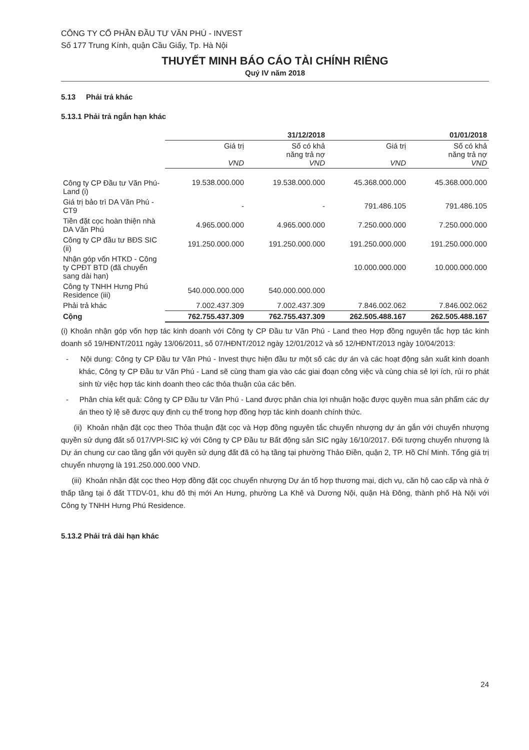CÔNG TY CỔ PHẦN ĐẦU TƯ VĂN PHÚ - INVEST
Số 177 Trung Kính, quận Cầu Giấy, Tp. Hà Nội
THUYẾT MINH BÁO CÁO TÀI CHÍNH RIÊNG
Quý IV năm 2018
5.13 Phải trả khác
5.13.1 Phải trả ngắn hạn khác
| | 31/12/2018 | | 01/01/2018 | |
| --- | --- | --- | --- | --- |
| | Giá trị VND | Số có khả năng trả nợ VND | Giá trị VND | Số có khả năng trả nợ VND |
| Công ty CP Đầu tư Văn Phú-Land (i) | 19.538.000.000 | 19.538.000.000 | 45.368.000.000 | 45.368.000.000 |
| Giá trị bảo trì DA Văn Phú - CT9 | - | - | 791.486.105 | 791.486.105 |
| Tiền đặt cọc hoàn thiện nhà DA Văn Phú | 4.965.000.000 | 4.965.000.000 | 7.250.000.000 | 7.250.000.000 |
| Công ty CP đầu tư BĐS SIC (ii) | 191.250.000.000 | 191.250.000.000 | 191.250.000.000 | 191.250.000.000 |
| Nhận góp vốn HTKD - Công ty CPĐT BTD (đã chuyển sang dài hạn) | | | 10.000.000.000 | 10.000.000.000 |
| Công ty TNHH Hưng Phú Residence (iii) | 540.000.000.000 | 540.000.000.000 | | |
| Phải trả khác | 7.002.437.309 | 7.002.437.309 | 7.846.002.062 | 7.846.002.062 |
| Cộng | 762.755.437.309 | 762.755.437.309 | 262.505.488.167 | 262.505.488.167 |
(i) Khoản nhận góp vốn hợp tác kinh doanh với Công ty CP Đầu tư Văn Phú - Land theo Hợp đồng nguyên tắc hợp tác kinh doanh số 19/HĐNT/2011 ngày 13/06/2011, số 07/HĐNT/2012 ngày 12/01/2012 và số 12/HĐNT/2013 ngày 10/04/2013:
- Nội dung: Công ty CP Đầu tư Văn Phú - Invest thực hiện đầu tư một số các dự án và các hoạt động sản xuất kinh doanh khác, Công ty CP Đầu tư Văn Phú - Land sẽ cùng tham gia vào các giai đoạn công việc và cùng chia sẻ lợi ích, rủi ro phát sinh từ việc hợp tác kinh doanh theo các thỏa thuận của các bên.
- Phân chia kết quả: Công ty CP Đầu tư Văn Phú - Land được phân chia lợi nhuận hoặc được quyền mua sản phẩm các dự án theo tỷ lệ sẽ được quy định cụ thể trong hợp đồng hợp tác kinh doanh chính thức.
(ii) Khoản nhận đặt cọc theo Thỏa thuận đặt cọc và Hợp đồng nguyên tắc chuyển nhượng dự án gắn với chuyển nhượng quyền sử dụng đất số 017/VPI-SIC ký với Công ty CP Đầu tư Bất động sản SIC ngày 16/10/2017. Đối tượng chuyển nhượng là Dự án chung cư cao tầng gắn với quyền sử dụng đất đã có hạ tầng tại phường Thảo Điền, quận 2, TP. Hồ Chí Minh. Tổng giá trị chuyển nhượng là 191.250.000.000 VND.
(iii) Khoản nhận đặt cọc theo Hợp đồng đặt cọc chuyển nhượng Dự án tổ hợp thương mại, dịch vụ, căn hộ cao cấp và nhà ở thấp tầng tại ô đất TTDV-01, khu đô thị mới An Hưng, phường La Khê và Dương Nội, quận Hà Đông, thành phố Hà Nội với Công ty TNHH Hưng Phú Residence.
5.13.2 Phải trả dài hạn khác
24